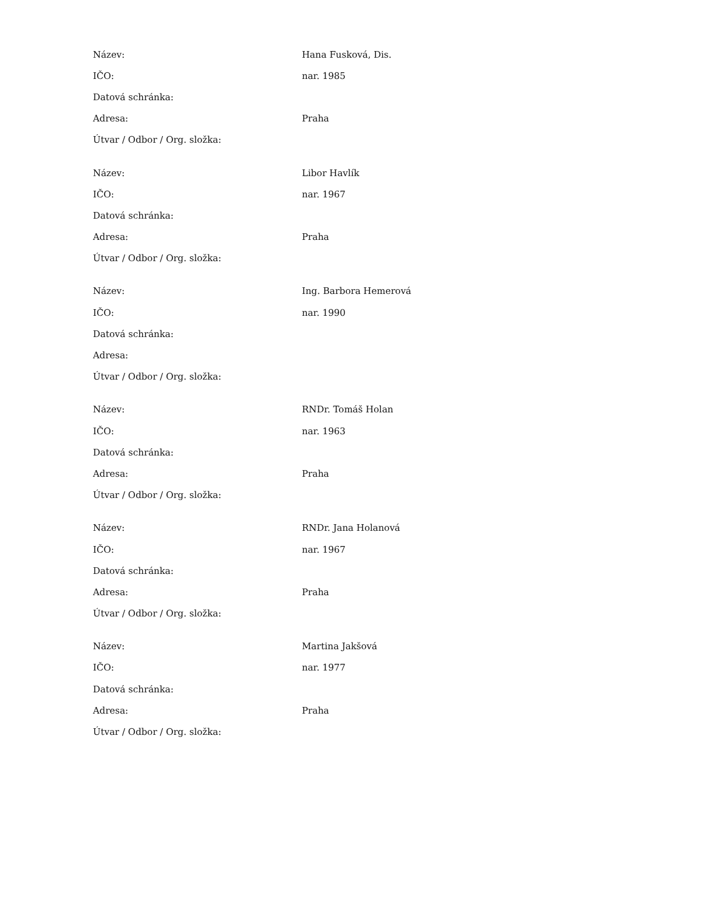| Název: | Hana Fusková, Dis. |
| IČO: | nar. 1985 |
| Datová schránka: | |
| Adresa: | Praha |
| Útvar / Odbor / Org. složka: | |
| Název: | Libor Havlík |
| IČO: | nar. 1967 |
| Datová schránka: | |
| Adresa: | Praha |
| Útvar / Odbor / Org. složka: | |
| Název: | Ing. Barbora Hemerová |
| IČO: | nar. 1990 |
| Datová schránka: | |
| Adresa: | |
| Útvar / Odbor / Org. složka: | |
| Název: | RNDr. Tomáš Holan |
| IČO: | nar. 1963 |
| Datová schránka: | |
| Adresa: | Praha |
| Útvar / Odbor / Org. složka: | |
| Název: | RNDr. Jana Holanová |
| IČO: | nar. 1967 |
| Datová schránka: | |
| Adresa: | Praha |
| Útvar / Odbor / Org. složka: | |
| Název: | Martina Jakšová |
| IČO: | nar. 1977 |
| Datová schránka: | |
| Adresa: | Praha |
| Útvar / Odbor / Org. složka: | |